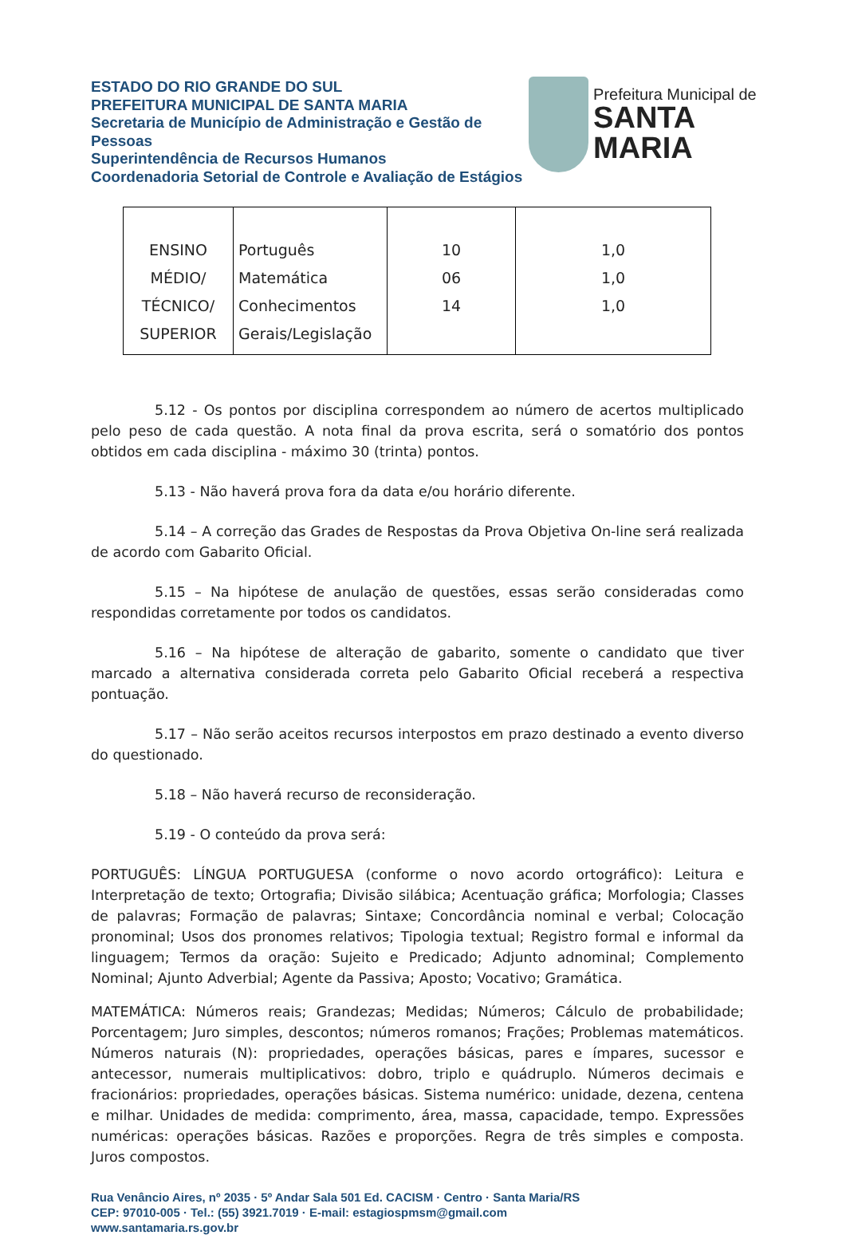ESTADO DO RIO GRANDE DO SUL
PREFEITURA MUNICIPAL DE SANTA MARIA
Secretaria de Município de Administração e Gestão de Pessoas
Superintendência de Recursos Humanos
Coordenadoria Setorial de Controle e Avaliação de Estágios
Prefeitura Municipal de
SANTA MARIA
| ENSINO MÉDIO/ TÉCNICO/ SUPERIOR | Português Matemática Conhecimentos Gerais/Legislação | 10 06 14 | 1,0 1,0 1,0 |
5.12 - Os pontos por disciplina correspondem ao número de acertos multiplicado pelo peso de cada questão. A nota final da prova escrita, será o somatório dos pontos obtidos em cada disciplina - máximo 30 (trinta) pontos.
5.13 - Não haverá prova fora da data e/ou horário diferente.
5.14 – A correção das Grades de Respostas da Prova Objetiva On-line será realizada de acordo com Gabarito Oficial.
5.15 – Na hipótese de anulação de questões, essas serão consideradas como respondidas corretamente por todos os candidatos.
5.16 – Na hipótese de alteração de gabarito, somente o candidato que tiver marcado a alternativa considerada correta pelo Gabarito Oficial receberá a respectiva pontuação.
5.17 – Não serão aceitos recursos interpostos em prazo destinado a evento diverso do questionado.
5.18 – Não haverá recurso de reconsideração.
5.19 - O conteúdo da prova será:
PORTUGUÊS: LÍNGUA PORTUGUESA (conforme o novo acordo ortográfico): Leitura e Interpretação de texto; Ortografia; Divisão silábica; Acentuação gráfica; Morfologia; Classes de palavras; Formação de palavras; Sintaxe; Concordância nominal e verbal; Colocação pronominal; Usos dos pronomes relativos; Tipologia textual; Registro formal e informal da linguagem; Termos da oração: Sujeito e Predicado; Adjunto adnominal; Complemento Nominal; Ajunto Adverbial; Agente da Passiva; Aposto; Vocativo; Gramática.
MATEMÁTICA: Números reais; Grandezas; Medidas; Números; Cálculo de probabilidade; Porcentagem; Juro simples, descontos; números romanos; Frações; Problemas matemáticos. Números naturais (N): propriedades, operações básicas, pares e ímpares, sucessor e antecessor, numerais multiplicativos: dobro, triplo e quádruplo. Números decimais e fracionários: propriedades, operações básicas. Sistema numérico: unidade, dezena, centena e milhar. Unidades de medida: comprimento, área, massa, capacidade, tempo. Expressões numéricas: operações básicas. Razões e proporções. Regra de três simples e composta. Juros compostos.
Rua Venâncio Aires, nº 2035 · 5º Andar Sala 501 Ed. CACISM · Centro · Santa Maria/RS
CEP: 97010-005 · Tel.: (55) 3921.7019 · E-mail: estagiospmsm@gmail.com
www.santamaria.rs.gov.br